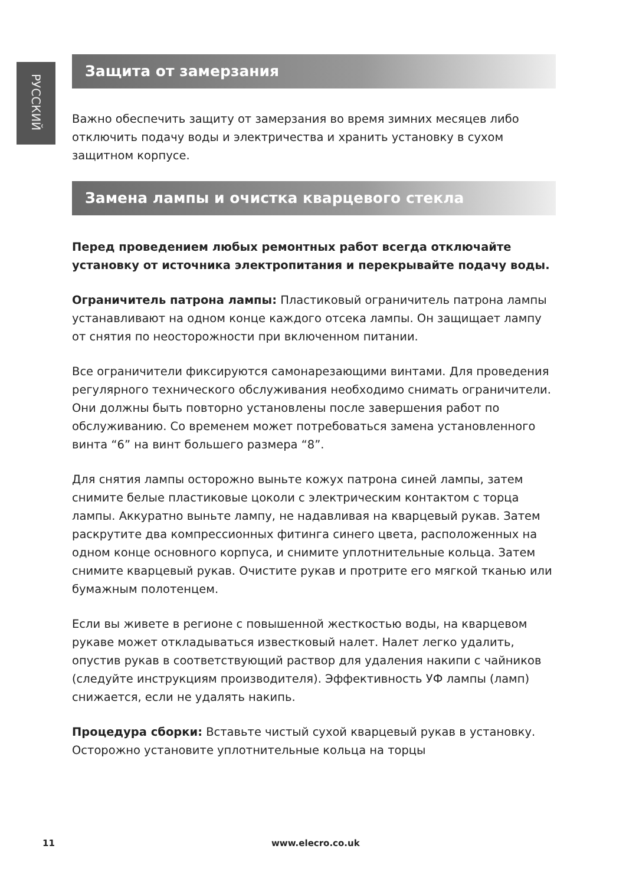РУССКИЙ
Защита от замерзания
Важно обеспечить защиту от замерзания во время зимних месяцев либо отключить подачу воды и электричества и хранить установку в сухом защитном корпусе.
Замена лампы и очистка кварцевого стекла
Перед проведением любых ремонтных работ всегда отключайте установку от источника электропитания и перекрывайте подачу воды.
Ограничитель патрона лампы: Пластиковый ограничитель патрона лампы устанавливают на одном конце каждого отсека лампы. Он защищает лампу от снятия по неосторожности при включенном питании.
Все ограничители фиксируются самонарезающими винтами. Для проведения регулярного технического обслуживания необходимо снимать ограничители. Они должны быть повторно установлены после завершения работ по обслуживанию. Со временем может потребоваться замена установленного винта “6” на винт большего размера “8”.
Для снятия лампы осторожно выньте кожух патрона синей лампы, затем снимите белые пластиковые цоколи с электрическим контактом с торца лампы. Аккуратно выньте лампу, не надавливая на кварцевый рукав. Затем раскрутите два компрессионных фитинга синего цвета, расположенных на одном конце основного корпуса, и снимите уплотнительные кольца. Затем снимите кварцевый рукав. Очистите рукав и протрите его мягкой тканью или бумажным полотенцем.
Если вы живете в регионе с повышенной жесткостью воды, на кварцевом рукаве может откладываться известковый налет. Налет легко удалить, опустив рукав в соответствующий раствор для удаления накипи с чайников (следуйте инструкциям производителя). Эффективность УФ лампы (ламп) снижается, если не удалять накипь.
Процедура сборки: Вставьте чистый сухой кварцевый рукав в установку. Осторожно установите уплотнительные кольца на торцы
11 www.elecro.co.uk